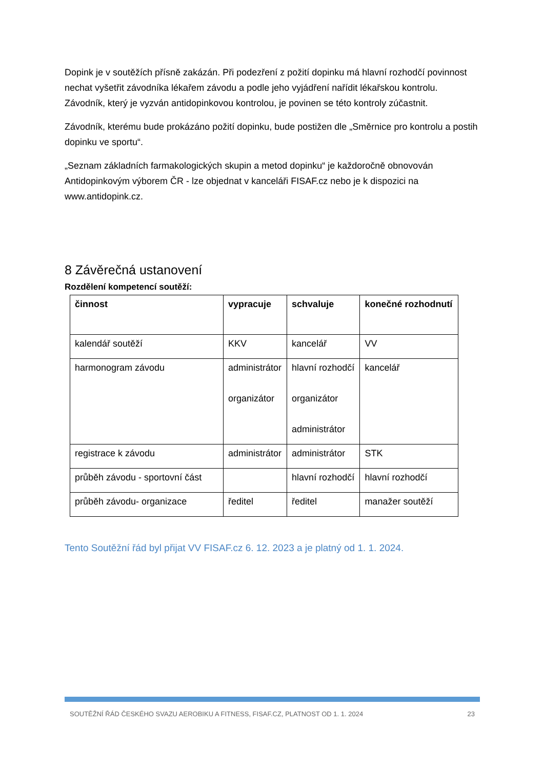Dopink je v soutěžích přísně zakázán. Při podezření z požití dopinku má hlavní rozhodčí povinnost nechat vyšetřit závodníka lékařem závodu a podle jeho vyjádření nařídit lékařskou kontrolu. Závodník, který je vyzván antidopinkovou kontrolou, je povinen se této kontroly zúčastnit.
Závodník, kterému bude prokázáno požití dopinku, bude postižen dle „Směrnice pro kontrolu a postih dopinku ve sportu“.
„Seznam základních farmakologických skupin a metod dopinku“ je každoročně obnovován Antidopinkovým výborem ČR - lze objednat v kanceláři FISAF.cz nebo je k dispozici na www.antidopink.cz.
8 Závěrečná ustanovení
Rozdělení kompetencí soutěží:
| činnost | vypracuje | schvaluje | konečné rozhodnutí |
| --- | --- | --- | --- |
| kalendář soutěží | KKV | kancelář | VV |
| harmonogram závodu | administrátor organizátor | hlavní rozhodčí organizátor administrátor | kancelář |
| registrace k závodu | administrátor | administrátor | STK |
| průběh závodu - sportovní část | | hlavní rozhodčí | hlavní rozhodčí |
| průběh závodu- organizace | ředitel | ředitel | manažer soutěží |
Tento Soutěžní řád byl přijat VV FISAF.cz 6. 12. 2023 a je platný od 1. 1. 2024.
SOUTĚŽNÍ ŘÁD ČESKÉHO SVAZU AEROBIKU A FITNESS, FISAF.CZ, PLATNOST OD 1. 1. 2024 23